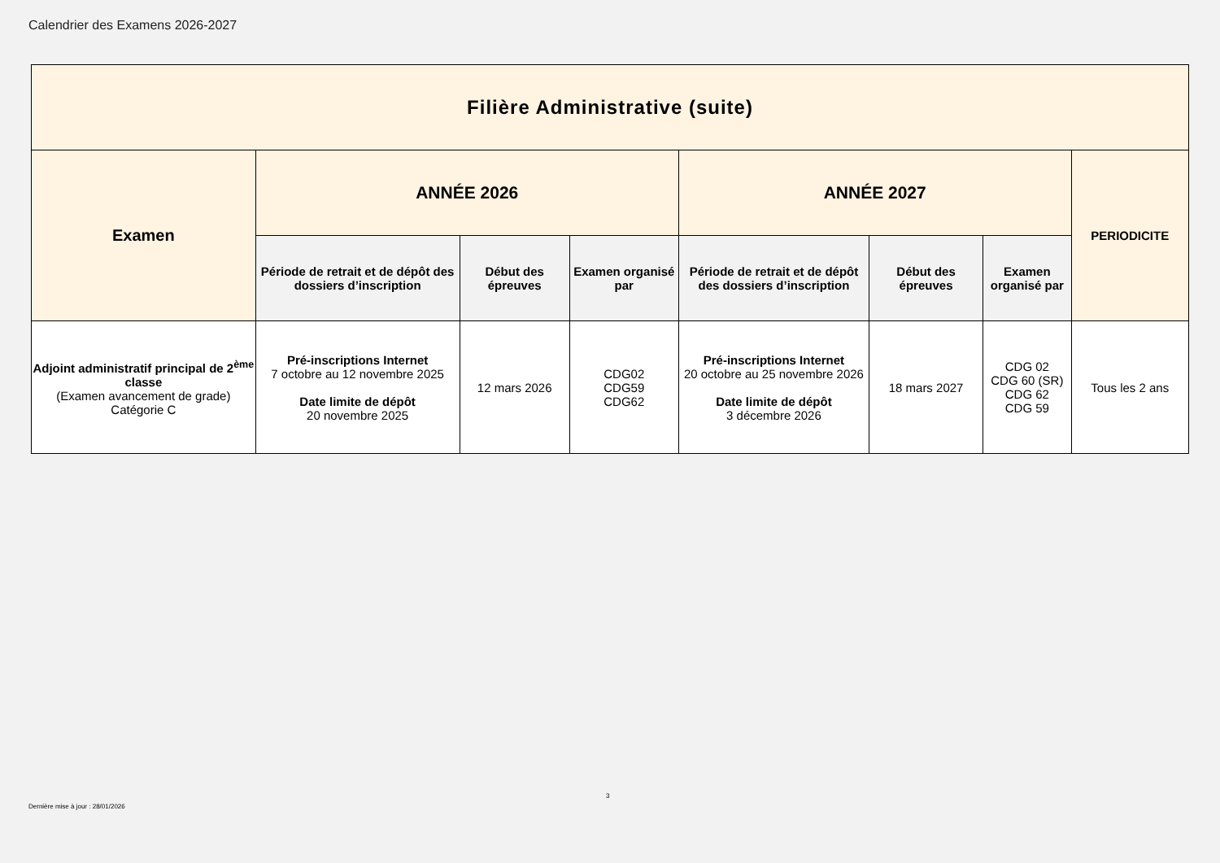Calendrier des Examens 2026-2027
| Filière Administrative (suite) | | | | | | | |
| --- | --- | --- | --- | --- | --- | --- | --- |
| Examen | ANNÉE 2026 | | | ANNÉE 2027 | | | PERIODICITE |
| | Période de retrait et de dépôt des dossiers d’inscription | Début des épreuves | Examen organisé par | Période de retrait et de dépôt des dossiers d’inscription | Début des épreuves | Examen organisé par | |
| Adjoint administratif principal de 2<sup>ème</sup> classe (Examen avancement de grade) Catégorie C | Pré-inscriptions Internet 7 octobre au 12 novembre 2025 Date limite de dépôt 20 novembre 2025 | 12 mars 2026 | CDG02 CDG59 CDG62 | Pré-inscriptions Internet 20 octobre au 25 novembre 2026 Date limite de dépôt 3 décembre 2026 | 18 mars 2027 | CDG 02 CDG 60 (SR) CDG 62 CDG 59 | Tous les 2 ans |
3
Dernière mise à jour : 28/01/2026